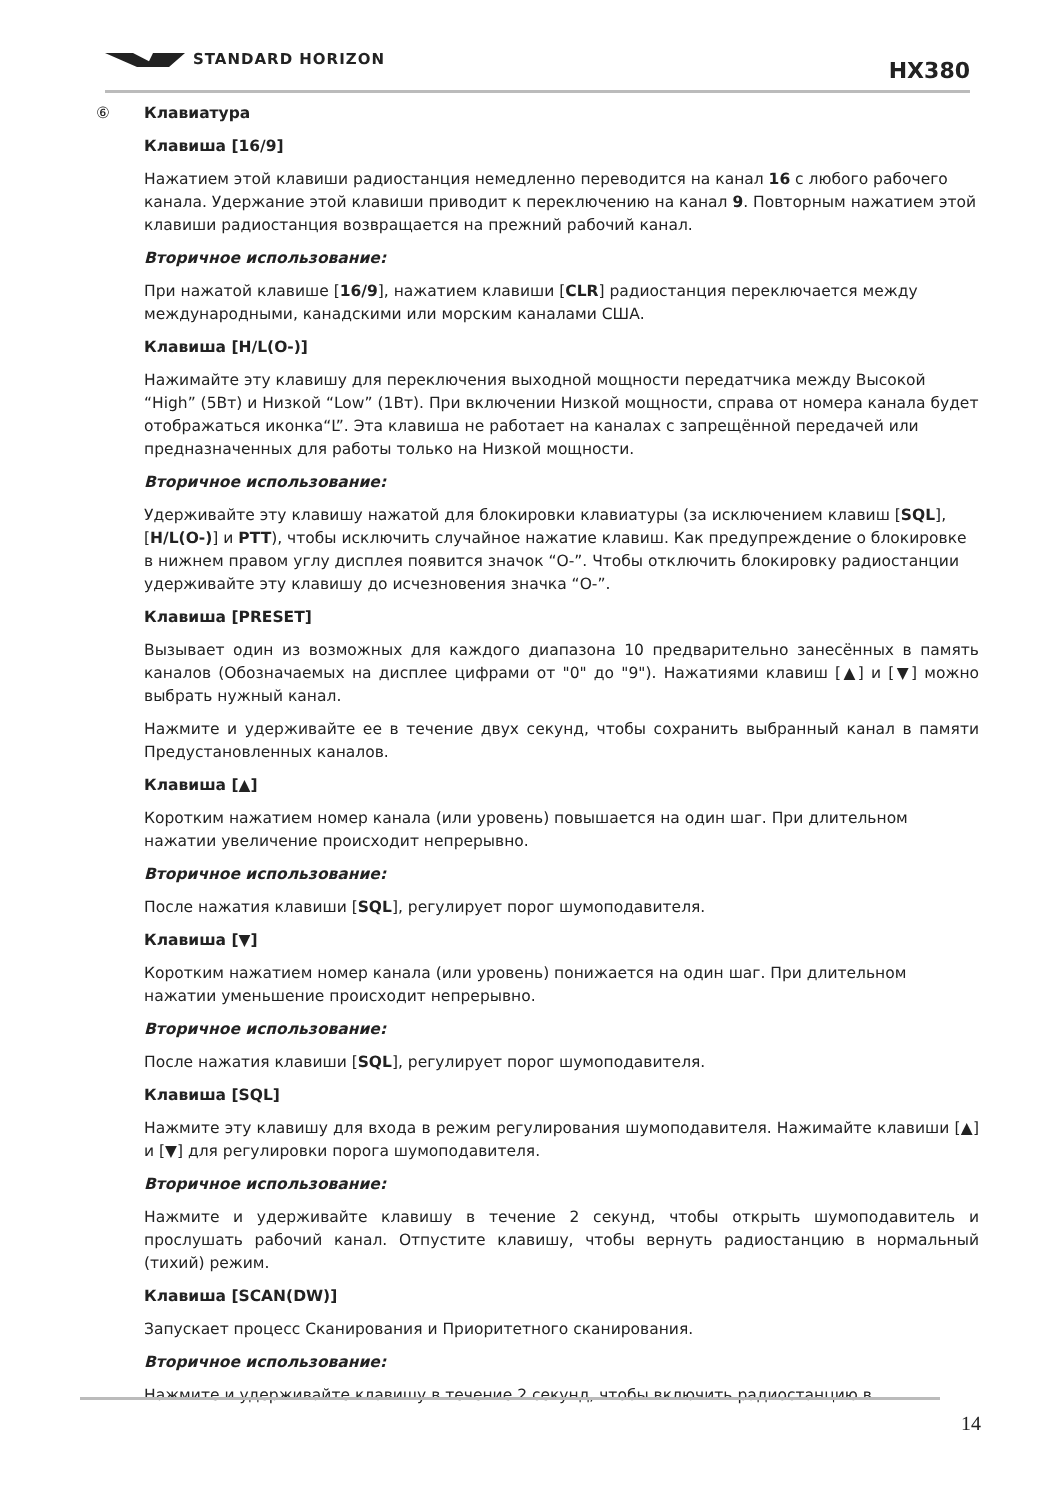STANDARD HORIZON HX380
⑥ Клавиатура
Клавиша [16/9]
Нажатием этой клавиши радиостанция немедленно переводится на канал 16 с любого рабочего канала. Удержание этой клавиши приводит к переключению на канал 9. Повторным нажатием этой клавиши радиостанция возвращается на прежний рабочий канал.
Вторичное использование:
При нажатой клавише [16/9], нажатием клавиши [CLR] радиостанция переключается между международными, канадскими или морским каналами США.
Клавиша [H/L(О‑)]
Нажимайте эту клавишу для переключения выходной мощности передатчика между Высокой “High” (5Вт) и Низкой “Low” (1Вт). При включении Низкой мощности, справа от номера канала будет отображаться иконка“L”. Эта клавиша не работает на каналах с запрещённой передачей или предназначенных для работы только на Низкой мощности.
Вторичное использование:
Удерживайте эту клавишу нажатой для блокировки клавиатуры (за исключением клавиш [SQL], [H/L(О‑)] и PTT), чтобы исключить случайное нажатие клавиш. Как предупреждение о блокировке в нижнем правом углу дисплея появится значок “О‑”. Чтобы отключить блокировку радиостанции удерживайте эту клавишу до исчезновения значка “О‑”.
Клавиша [PRESET]
Вызывает один из возможных для каждого диапазона 10 предварительно занесённых в память каналов (Обозначаемых на дисплее цифрами от "0" до "9"). Нажатиями клавиш [▲] и [▼] можно выбрать нужный канал.
Нажмите и удерживайте ее в течение двух секунд, чтобы сохранить выбранный канал в памяти Предустановленных каналов.
Клавиша [▲]
Коротким нажатием номер канала (или уровень) повышается на один шаг. При длительном нажатии увеличение происходит непрерывно.
Вторичное использование:
После нажатия клавиши [SQL], регулирует порог шумоподавителя.
Клавиша [▼]
Коротким нажатием номер канала (или уровень) понижается на один шаг. При длительном нажатии уменьшение происходит непрерывно.
Вторичное использование:
После нажатия клавиши [SQL], регулирует порог шумоподавителя.
Клавиша [SQL]
Нажмите эту клавишу для входа в режим регулирования шумоподавителя. Нажимайте клавиши [▲] и [▼] для регулировки порога шумоподавителя.
Вторичное использование:
Нажмите и удерживайте клавишу в течение 2 секунд, чтобы открыть шумоподавитель и прослушать рабочий канал. Отпустите клавишу, чтобы вернуть радиостанцию в нормальный (тихий) режим.
Клавиша [SCAN(DW)]
Запускает процесс Сканирования и Приоритетного сканирования.
Вторичное использование:
Нажмите и удерживайте клавишу в течение 2 секунд, чтобы включить радиостанцию в
14